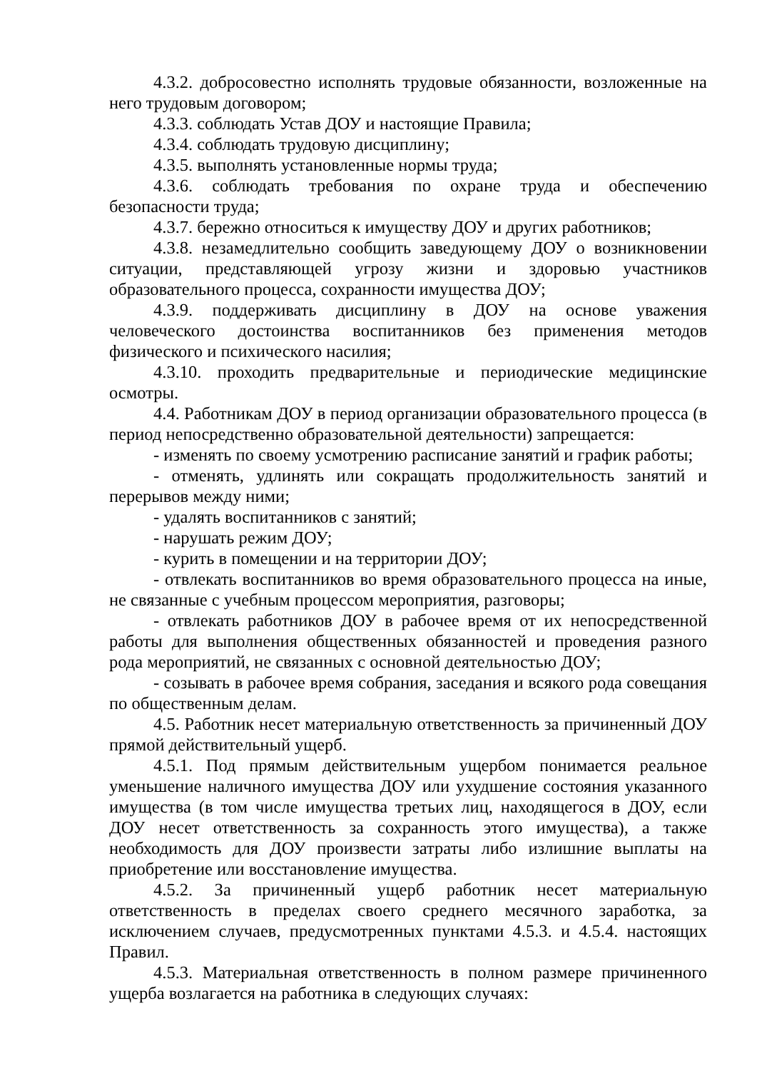4.3.2. добросовестно исполнять трудовые обязанности, возложенные на него трудовым договором;
4.3.3. соблюдать Устав ДОУ и настоящие Правила;
4.3.4. соблюдать трудовую дисциплину;
4.3.5. выполнять установленные нормы труда;
4.3.6. соблюдать требования по охране труда и обеспечению безопасности труда;
4.3.7. бережно относиться к имуществу ДОУ и других работников;
4.3.8. незамедлительно сообщить заведующему ДОУ о возникновении ситуации, представляющей угрозу жизни и здоровью участников образовательного процесса, сохранности имущества ДОУ;
4.3.9. поддерживать дисциплину в ДОУ на основе уважения человеческого достоинства воспитанников без применения методов физического и психического насилия;
4.3.10. проходить предварительные и периодические медицинские осмотры.
4.4. Работникам ДОУ в период организации образовательного процесса (в период непосредственно образовательной деятельности) запрещается:
- изменять по своему усмотрению расписание занятий и график работы;
- отменять, удлинять или сокращать продолжительность занятий и перерывов между ними;
- удалять воспитанников с занятий;
- нарушать режим ДОУ;
- курить в помещении и на территории ДОУ;
- отвлекать воспитанников во время образовательного процесса на иные, не связанные с учебным процессом мероприятия, разговоры;
- отвлекать работников ДОУ в рабочее время от их непосредственной работы для выполнения общественных обязанностей и проведения разного рода мероприятий, не связанных с основной деятельностью ДОУ;
- созывать в рабочее время собрания, заседания и всякого рода совещания по общественным делам.
4.5. Работник несет материальную ответственность за причиненный ДОУ прямой действительный ущерб.
4.5.1. Под прямым действительным ущербом понимается реальное уменьшение наличного имущества ДОУ или ухудшение состояния указанного имущества (в том числе имущества третьих лиц, находящегося в ДОУ, если ДОУ несет ответственность за сохранность этого имущества), а также необходимость для ДОУ произвести затраты либо излишние выплаты на приобретение или восстановление имущества.
4.5.2. За причиненный ущерб работник несет материальную ответственность в пределах своего среднего месячного заработка, за исключением случаев, предусмотренных пунктами 4.5.3. и 4.5.4. настоящих Правил.
4.5.3. Материальная ответственность в полном размере причиненного ущерба возлагается на работника в следующих случаях: